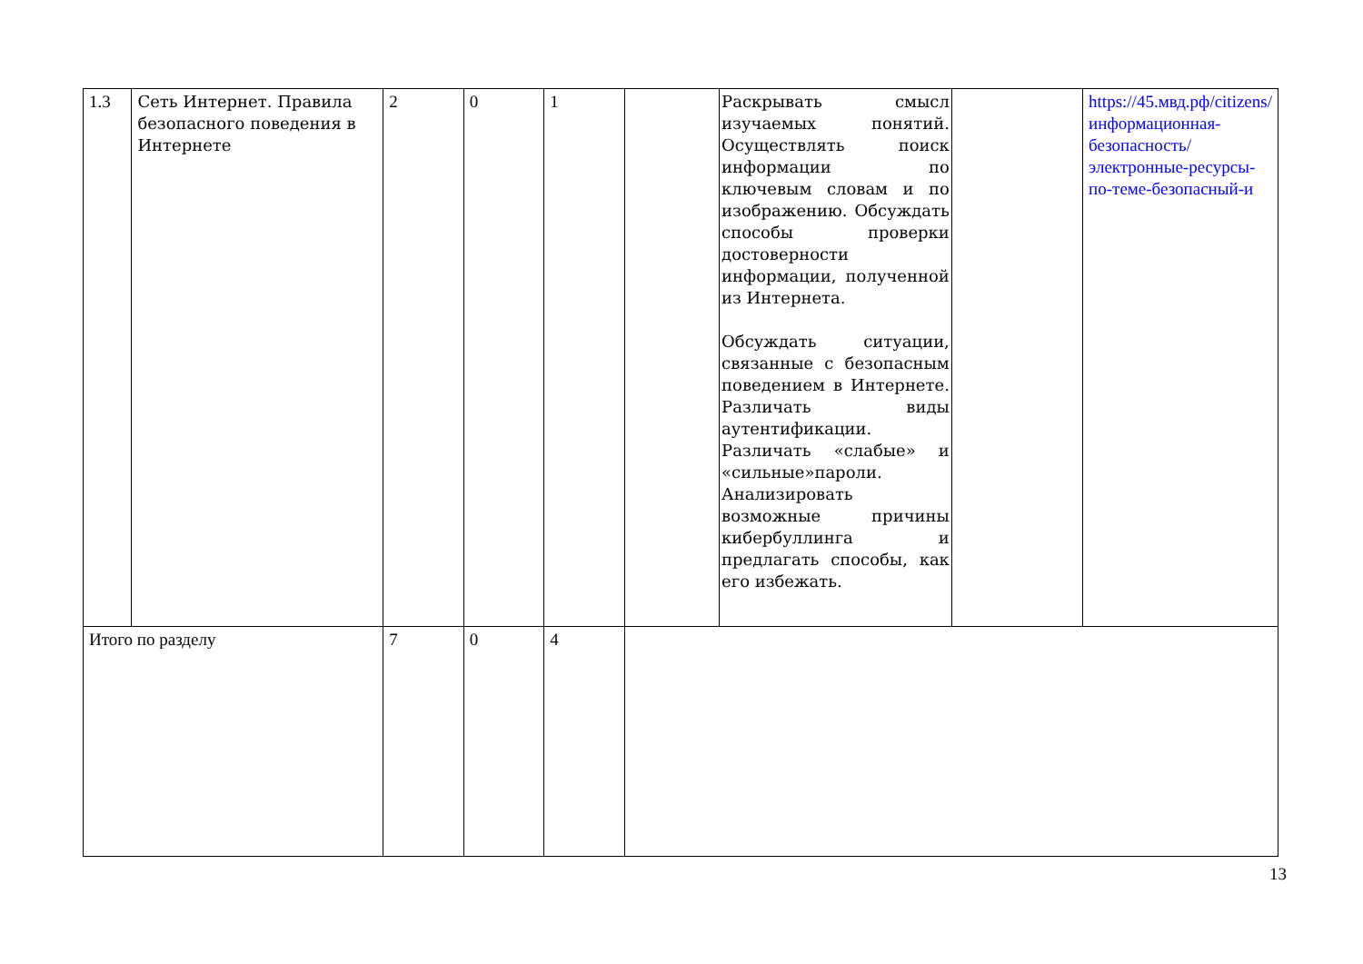| 1.3 | Сеть Интернет. Правила безопасного поведения в Интернете | 2 | 0 | 1 | | Раскрывать смысл изучаемых понятий. Осуществлять поиск информации по ключевым словам и по изображению. Обсуждать способы проверки достоверности информации, полученной из Интернета. Обсуждать ситуации, связанные с безопасным поведением в Интернете. Различать виды аутентификации. Различать «слабые» и «сильные»пароли. Анализировать возможные причины кибербуллинга и предлагать способы, как его избежать. | | https://45.мвд.рф/citizens/информационная-безопасность/электронные-ресурсы-по-теме-безопасный-и |
| Итого по разделу | | 7 | 0 | 4 | | | | |
13